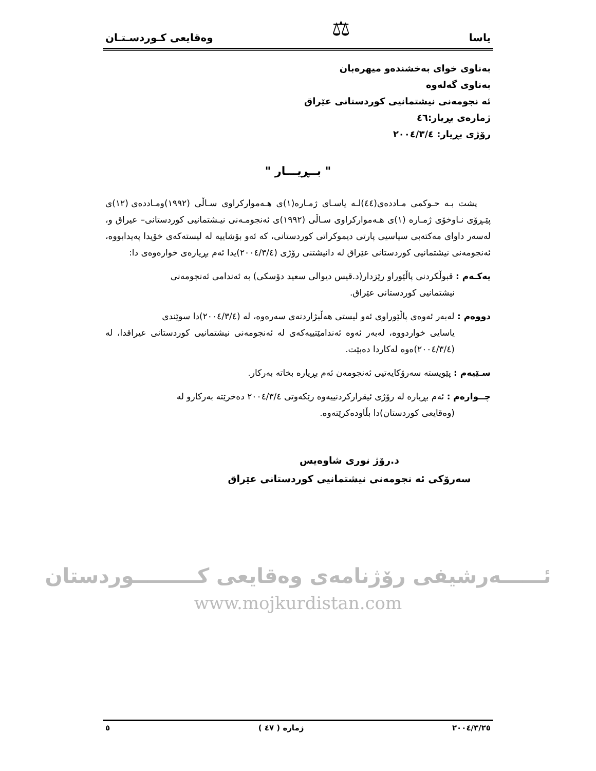یاسا ⚖ وەقایعی کـوردسـتـان
بەناوی خوای بەخشندەو میهرەبان
بەناوی گەلەوە
ئە نجومەنی نیشتمانیی کوردستانی عێراق
ژمارەی بڕیار:٤٦
رۆژی بڕیار: ٢٠٠٤/٣/٤
" بــڕیـــار "
پشت بـە حـوکمی مـاددەی(٤٤)لـە یاسـای ژمـارە(١)ی هـەموارکراوی سـاڵی (١٩٩٢)ومـاددەی (١٢)ی پێـڕۆی نـاوخۆی ژمـارە (١)ی هـەموارکراوی سـاڵی (١٩٩٢)ی ئەنجومـەنی نیـشتمانیی کوردستانی– عیراق و، لەسەر داوای مەکتەبی سیاسیی پارتی دیموکراتی کوردستانی، کە ئەو بۆشاییە لە لیستەکەی خۆیدا پەیدابووە، ئەنجومەنی نیشتمانیی کوردستانی عێراق لە دانیشتنی رۆژی (٢٠٠٤/٣/٤)یدا ئەم بڕیارەی خوارەوەی دا:
یەکـەم : قبوڵکردنی پاڵێوراو رێزدار(د.قیس دیوالی سعید دۆسکی) بە ئەندامی ئەنجومەنی
نیشتمانیی کوردستانی عێراق.
دووەم : لەبەر ئەوەی پاڵێوراوی ئەو لیستی هەڵبژاردنەی سەرەوە، لە (٢٠٠٤/٣/٤)دا سوێندی
یاسایی خواردووە، لەبەر ئەوە ئەندامێتییەکەی لە ئەنجومەنی نیشتمانیی کوردستانی عیراقدا، لە (٢٠٠٤/٣/٤)ەوە لەکاردا دەبێت.
سـێیەم : پێویستە سەرۆکایەتیی ئەنجومەن ئەم بڕیارە بخاتە بەرکار.
چــوارەم : ئەم بڕیارە لە رۆژی ئیقرارکردنییەوە رێکەوتی ٢٠٠٤/٣/٤ دەخرێتە بەرکارو لە
(وەقایعی کوردستان)دا بڵاودەکرێتەوە.
د.رۆژ نوری شاوەیس
سەرۆکی ئە نجومەنی نیشتمانیی کوردستانی عێراق
ئــــــەرشیفی رۆژنامەی وەقایعی کـــــــــوردستان
www.mojkurdistan.com
٢٠٠٤/٣/٢٥ ژمارە ( ٤٧ ) ٥